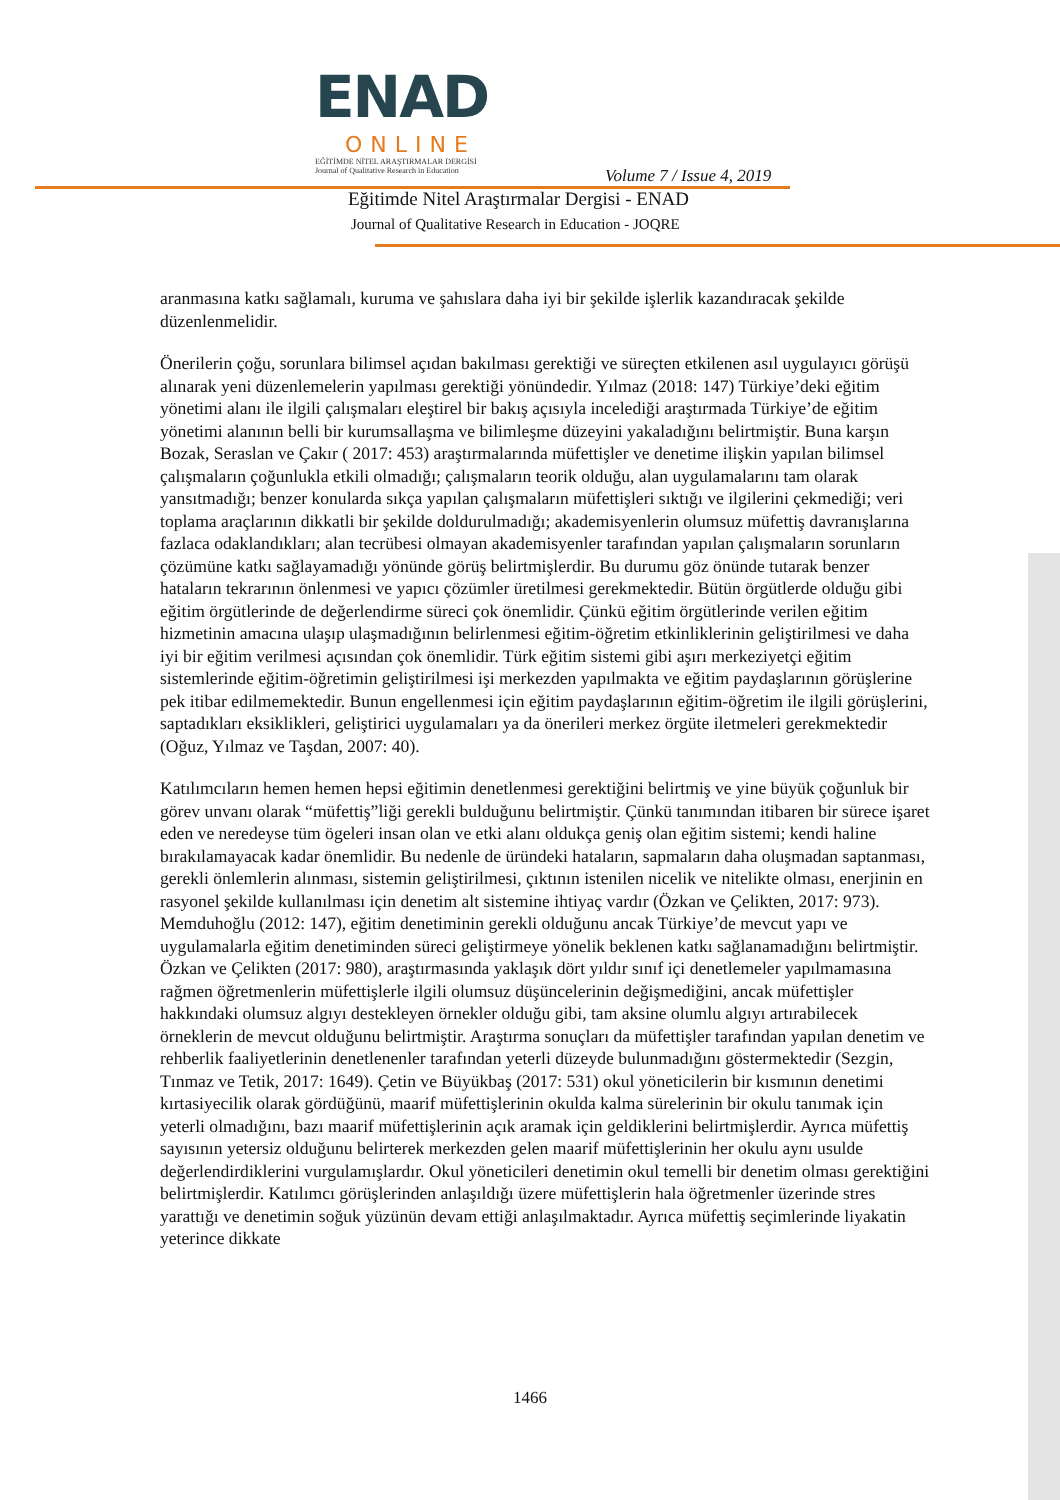ENAD
ONLINE
EĞİTİMDE NİTEL ARAŞTIRMALAR DERGİSİ
Journal of Qualitative Research in Education
Volume 7 / Issue 4, 2019
Eğitimde Nitel Araştırmalar Dergisi - ENAD
Journal of Qualitative Research in Education - JOQRE
aranmasına katkı sağlamalı, kuruma ve şahıslara daha iyi bir şekilde işlerlik kazandıracak şekilde düzenlenmelidir.
Önerilerin çoğu, sorunlara bilimsel açıdan bakılması gerektiği ve süreçten etkilenen asıl uygulayıcı görüşü alınarak yeni düzenlemelerin yapılması gerektiği yönündedir. Yılmaz (2018: 147) Türkiye’deki eğitim yönetimi alanı ile ilgili çalışmaları eleştirel bir bakış açısıyla incelediği araştırmada Türkiye’de eğitim yönetimi alanının belli bir kurumsallaşma ve bilimleşme düzeyini yakaladığını belirtmiştir. Buna karşın Bozak, Seraslan ve Çakır ( 2017: 453) araştırmalarında müfettişler ve denetime ilişkin yapılan bilimsel çalışmaların çoğunlukla etkili olmadığı; çalışmaların teorik olduğu, alan uygulamalarını tam olarak yansıtmadığı; benzer konularda sıkça yapılan çalışmaların müfettişleri sıktığı ve ilgilerini çekmediği; veri toplama araçlarının dikkatli bir şekilde doldurulmadığı; akademisyenlerin olumsuz müfettiş davranışlarına fazlaca odaklandıkları; alan tecrübesi olmayan akademisyenler tarafından yapılan çalışmaların sorunların çözümüne katkı sağlayamadığı yönünde görüş belirtmişlerdir. Bu durumu göz önünde tutarak benzer hataların tekrarının önlenmesi ve yapıcı çözümler üretilmesi gerekmektedir. Bütün örgütlerde olduğu gibi eğitim örgütlerinde de değerlendirme süreci çok önemlidir. Çünkü eğitim örgütlerinde verilen eğitim hizmetinin amacına ulaşıp ulaşmadığının belirlenmesi eğitim-öğretim etkinliklerinin geliştirilmesi ve daha iyi bir eğitim verilmesi açısından çok önemlidir. Türk eğitim sistemi gibi aşırı merkeziyetçi eğitim sistemlerinde eğitim-öğretimin geliştirilmesi işi merkezden yapılmakta ve eğitim paydaşlarının görüşlerine pek itibar edilmemektedir. Bunun engellenmesi için eğitim paydaşlarının eğitim-öğretim ile ilgili görüşlerini, saptadıkları eksiklikleri, geliştirici uygulamaları ya da önerileri merkez örgüte iletmeleri gerekmektedir (Oğuz, Yılmaz ve Taşdan, 2007: 40).
Katılımcıların hemen hemen hepsi eğitimin denetlenmesi gerektiğini belirtmiş ve yine büyük çoğunluk bir görev unvanı olarak “müfettiş”liği gerekli bulduğunu belirtmiştir. Çünkü tanımından itibaren bir sürece işaret eden ve neredeyse tüm ögeleri insan olan ve etki alanı oldukça geniş olan eğitim sistemi; kendi haline bırakılamayacak kadar önemlidir. Bu nedenle de üründeki hataların, sapmaların daha oluşmadan saptanması, gerekli önlemlerin alınması, sistemin geliştirilmesi, çıktının istenilen nicelik ve nitelikte olması, enerjinin en rasyonel şekilde kullanılması için denetim alt sistemine ihtiyaç vardır (Özkan ve Çelikten, 2017: 973). Memduhoğlu (2012: 147), eğitim denetiminin gerekli olduğunu ancak Türkiye’de mevcut yapı ve uygulamalarla eğitim denetiminden süreci geliştirmeye yönelik beklenen katkı sağlanamadığını belirtmiştir. Özkan ve Çelikten (2017: 980), araştırmasında yaklaşık dört yıldır sınıf içi denetlemeler yapılmamasına rağmen öğretmenlerin müfettişlerle ilgili olumsuz düşüncelerinin değişmediğini, ancak müfettişler hakkındaki olumsuz algıyı destekleyen örnekler olduğu gibi, tam aksine olumlu algıyı artırabilecek örneklerin de mevcut olduğunu belirtmiştir. Araştırma sonuçları da müfettişler tarafından yapılan denetim ve rehberlik faaliyetlerinin denetlenenler tarafından yeterli düzeyde bulunmadığını göstermektedir (Sezgin, Tınmaz ve Tetik, 2017: 1649). Çetin ve Büyükbaş (2017: 531) okul yöneticilerin bir kısmının denetimi kırtasiyecilik olarak gördüğünü, maarif müfettişlerinin okulda kalma sürelerinin bir okulu tanımak için yeterli olmadığını, bazı maarif müfettişlerinin açık aramak için geldiklerini belirtmişlerdir. Ayrıca müfettiş sayısının yetersiz olduğunu belirterek merkezden gelen maarif müfettişlerinin her okulu aynı usulde değerlendirdiklerini vurgulamışlardır. Okul yöneticileri denetimin okul temelli bir denetim olması gerektiğini belirtmişlerdir. Katılımcı görüşlerinden anlaşıldığı üzere müfettişlerin hala öğretmenler üzerinde stres yarattığı ve denetimin soğuk yüzünün devam ettiği anlaşılmaktadır. Ayrıca müfettiş seçimlerinde liyakatin yeterince dikkate
1466